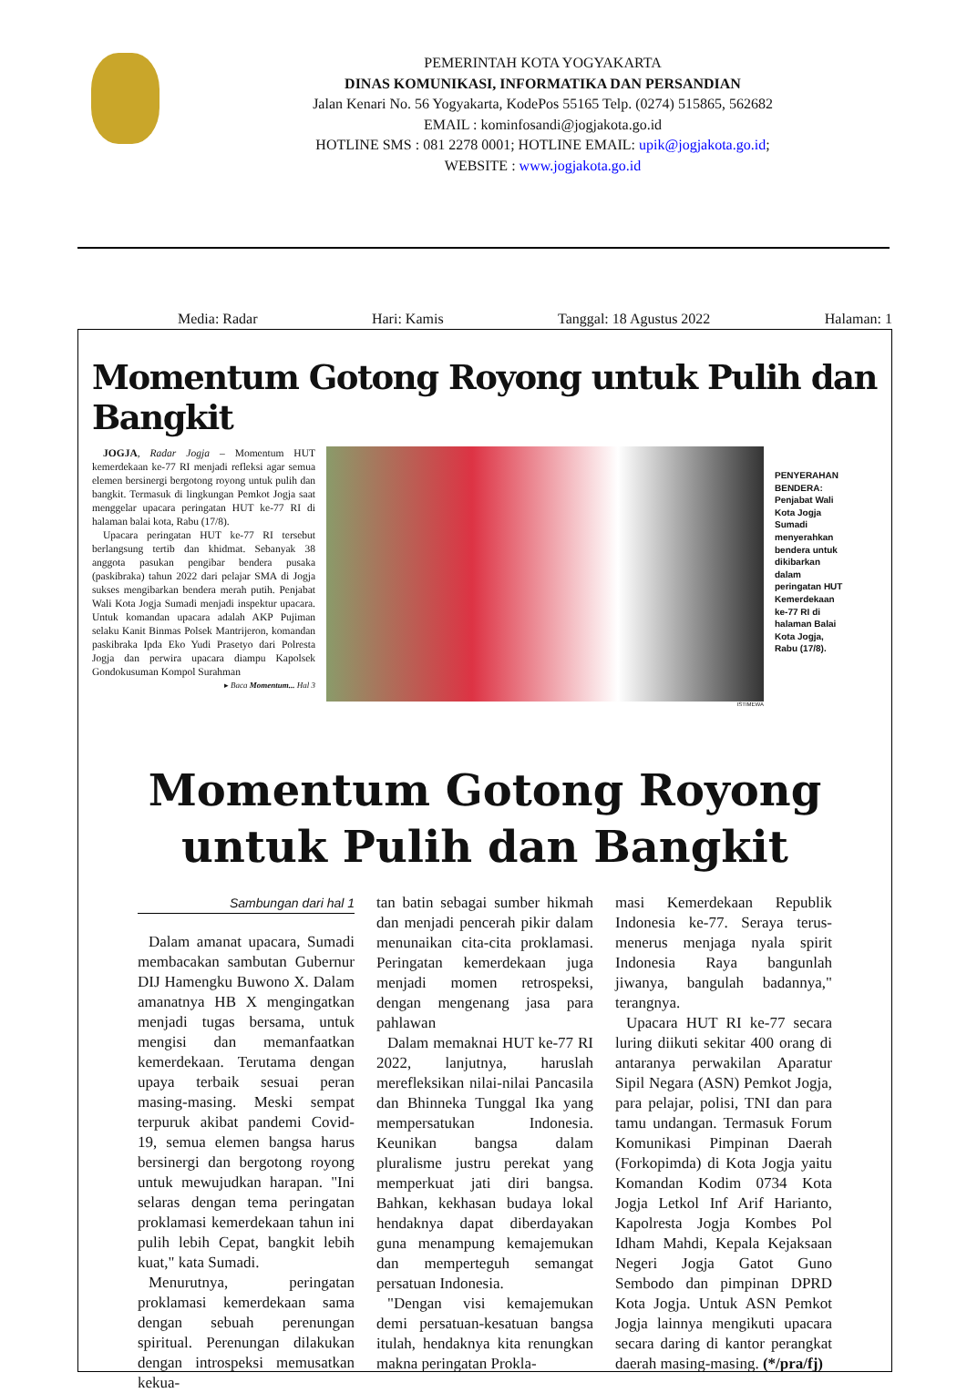PEMERINTAH KOTA YOGYAKARTA
DINAS KOMUNIKASI, INFORMATIKA DAN PERSANDIAN
Jalan Kenari No. 56 Yogyakarta, KodePos 55165 Telp. (0274) 515865, 562682
EMAIL : kominfosandi@jogjakota.go.id
HOTLINE SMS : 081 2278 0001; HOTLINE EMAIL: upik@jogjakota.go.id;
WEBSITE : www.jogjakota.go.id
Media: Radar Hari: Kamis Tanggal: 18 Agustus 2022 Halaman: 1
Momentum Gotong Royong untuk Pulih dan Bangkit
JOGJA, Radar Jogja – Momentum HUT kemerdekaan ke-77 RI menjadi refleksi agar semua elemen bersinergi bergotong royong untuk pulih dan bangkit. Termasuk di lingkungan Pemkot Jogja saat menggelar upacara peringatan HUT ke-77 RI di halaman balai kota, Rabu (17/8).
Upacara peringatan HUT ke-77 RI tersebut berlangsung tertib dan khidmat. Sebanyak 38 anggota pasukan pengibar bendera pusaka (paskibraka) tahun 2022 dari pelajar SMA di Jogja sukses mengibarkan bendera merah putih. Penjabat Wali Kota Jogja Sumadi menjadi inspektur upacara. Untuk komandan upacara adalah AKP Pujiman selaku Kanit Binmas Polsek Mantrijeron, komandan paskibraka Ipda Eko Yudi Prasetyo dari Polresta Jogja dan perwira upacara diampu Kapolsek Gondokusuman Kompol Surahman
▸ Baca Momentum... Hal 3
ISTIMEWA
PENYERAHAN BENDERA: Penjabat Wali Kota Jogja Sumadi menyerahkan bendera untuk dikibarkan dalam peringatan HUT Kemerdekaan ke-77 RI di halaman Balai Kota Jogja, Rabu (17/8).
Momentum Gotong Royong
untuk Pulih dan Bangkit
Sambungan dari hal 1
Dalam amanat upacara, Sumadi membacakan sambutan Gubernur DIJ Hamengku Buwono X. Dalam amanatnya HB X mengingatkan menjadi tugas bersama, untuk mengisi dan memanfaatkan kemerdekaan. Terutama dengan upaya terbaik sesuai peran masing-masing. Meski sempat terpuruk akibat pandemi Covid-19, semua elemen bangsa harus bersinergi dan bergotong royong untuk mewujudkan harapan. "Ini selaras dengan tema peringatan proklamasi kemerdekaan tahun ini pulih lebih Cepat, bangkit lebih kuat," kata Sumadi.
Menurutnya, peringatan proklamasi kemerdekaan sama dengan sebuah perenungan spiritual. Perenungan dilakukan dengan introspeksi memusatkan kekua-
tan batin sebagai sumber hikmah dan menjadi pencerah pikir dalam menunaikan cita-cita proklamasi. Peringatan kemerdekaan juga menjadi momen retrospeksi, dengan mengenang jasa para pahlawan
Dalam memaknai HUT ke-77 RI 2022, lanjutnya, haruslah merefleksikan nilai-nilai Pancasila dan Bhinneka Tunggal Ika yang mempersatukan Indonesia. Keunikan bangsa dalam pluralisme justru perekat yang memperkuat jati diri bangsa. Bahkan, kekhasan budaya lokal hendaknya dapat diberdayakan guna menampung kemajemukan dan memperteguh semangat persatuan Indonesia.
"Dengan visi kemajemukan demi persatuan-kesatuan bangsa itulah, hendaknya kita renungkan makna peringatan Prokla-
masi Kemerdekaan Republik Indonesia ke-77. Seraya terus-menerus menjaga nyala spirit Indonesia Raya bangunlah jiwanya, bangulah badannya," terangnya.
Upacara HUT RI ke-77 secara luring diikuti sekitar 400 orang di antaranya perwakilan Aparatur Sipil Negara (ASN) Pemkot Jogja, para pelajar, polisi, TNI dan para tamu undangan. Termasuk Forum Komunikasi Pimpinan Daerah (Forkopimda) di Kota Jogja yaitu Komandan Kodim 0734 Kota Jogja Letkol Inf Arif Harianto, Kapolresta Jogja Kombes Pol Idham Mahdi, Kepala Kejaksaan Negeri Jogja Gatot Guno Sembodo dan pimpinan DPRD Kota Jogja. Untuk ASN Pemkot Jogja lainnya mengikuti upacara secara daring di kantor perangkat daerah masing-masing. (*/pra/fj)